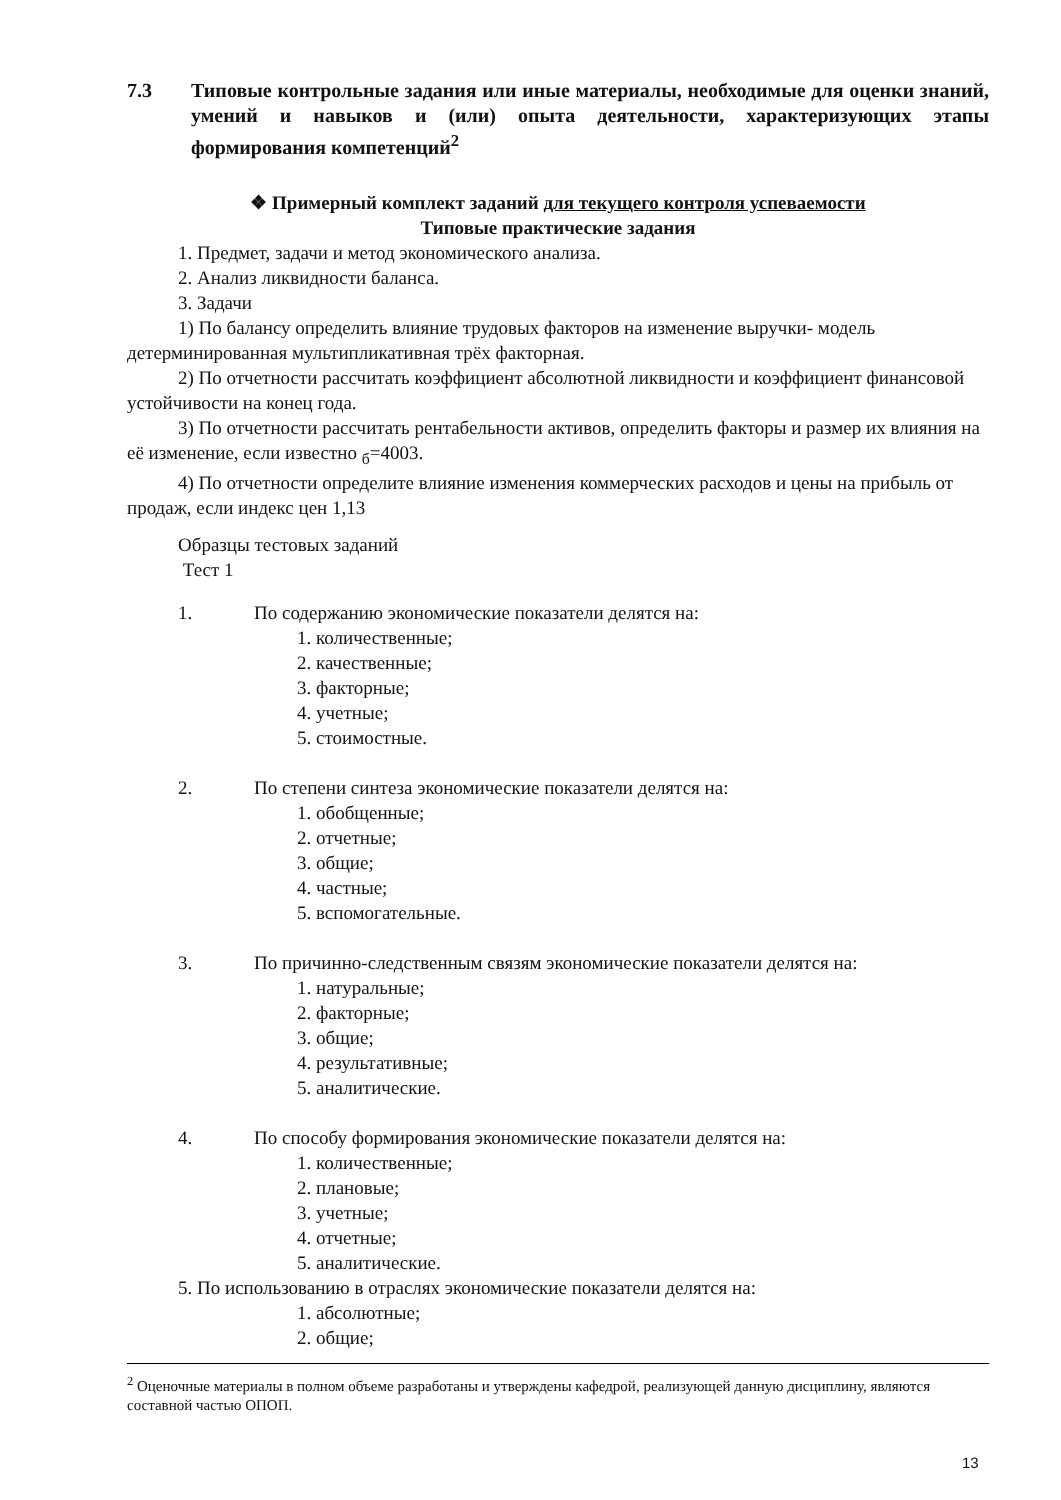7.3 Типовые контрольные задания или иные материалы, необходимые для оценки знаний, умений и навыков и (или) опыта деятельности, характеризующих этапы формирования компетенций<sup>2</sup>
❖ Примерный комплект заданий для текущего контроля успеваемости
Типовые практические задания
1. Предмет, задачи и метод экономического анализа.
2. Анализ ликвидности баланса.
3. Задачи
1) По балансу определить влияние трудовых факторов на изменение выручки- модель детерминированная мультипликативная трёх факторная.
2) По отчетности рассчитать коэффициент абсолютной ликвидности и коэффициент финансовой устойчивости на конец года.
3) По отчетности рассчитать рентабельности активов, определить факторы и размер их влияния на её изменение, если известно <sub>б</sub>=4003.
4) По отчетности определите влияние изменения коммерческих расходов и цены на прибыль от продаж, если индекс цен 1,13
Образцы тестовых заданий
Тест 1
1. По содержанию экономические показатели делятся на:
1. количественные;
2. качественные;
3. факторные;
4. учетные;
5. стоимостные.
2. По степени синтеза экономические показатели делятся на:
1. обобщенные;
2. отчетные;
3. общие;
4. частные;
5. вспомогательные.
3. По причинно-следственным связям экономические показатели делятся на:
1. натуральные;
2. факторные;
3. общие;
4. результативные;
5. аналитические.
4. По способу формирования экономические показатели делятся на:
1. количественные;
2. плановые;
3. учетные;
4. отчетные;
5. аналитические.
5. По использованию в отраслях экономические показатели делятся на:
1. абсолютные;
2. общие;
<sup>2</sup> Оценочные материалы в полном объеме разработаны и утверждены кафедрой, реализующей данную дисциплину, являются составной частью ОПОП.
13